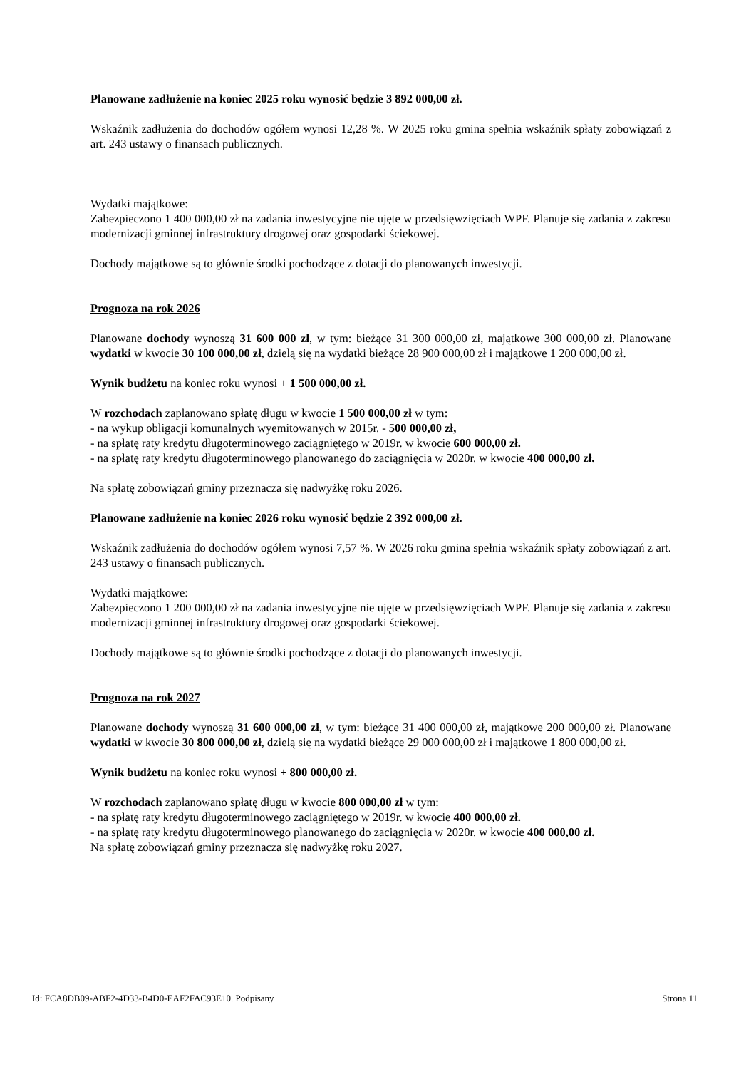Planowane zadłużenie na koniec 2025 roku wynosić będzie 3 892 000,00 zł.
Wskaźnik zadłużenia do dochodów ogółem wynosi 12,28 %. W 2025 roku gmina spełnia wskaźnik spłaty zobowiązań z art. 243 ustawy o finansach publicznych.
Wydatki majątkowe:
Zabezpieczono 1 400 000,00 zł na zadania inwestycyjne nie ujęte w przedsięwzięciach WPF. Planuje się zadania z zakresu modernizacji gminnej infrastruktury drogowej oraz gospodarki ściekowej.
Dochody majątkowe są to głównie środki pochodzące z dotacji do planowanych inwestycji.
Prognoza na rok 2026
Planowane dochody wynoszą 31 600 000 zł, w tym: bieżące 31 300 000,00 zł, majątkowe 300 000,00 zł. Planowane wydatki w kwocie 30 100 000,00 zł, dzielą się na wydatki bieżące 28 900 000,00 zł i majątkowe 1 200 000,00 zł.
Wynik budżetu na koniec roku wynosi + 1 500 000,00 zł.
W rozchodach zaplanowano spłatę długu w kwocie 1 500 000,00 zł w tym:
- na wykup obligacji komunalnych wyemitowanych w 2015r. - 500 000,00 zł,
- na spłatę raty kredytu długoterminowego zaciągniętego w 2019r. w kwocie 600 000,00 zł.
- na spłatę raty kredytu długoterminowego planowanego do zaciągnięcia w 2020r. w kwocie 400 000,00 zł.
Na spłatę zobowiązań gminy przeznacza się nadwyżkę roku 2026.
Planowane zadłużenie na koniec 2026 roku wynosić będzie 2 392 000,00 zł.
Wskaźnik zadłużenia do dochodów ogółem wynosi 7,57 %. W 2026 roku gmina spełnia wskaźnik spłaty zobowiązań z art. 243 ustawy o finansach publicznych.
Wydatki majątkowe:
Zabezpieczono 1 200 000,00 zł na zadania inwestycyjne nie ujęte w przedsięwzięciach WPF. Planuje się zadania z zakresu modernizacji gminnej infrastruktury drogowej oraz gospodarki ściekowej.
Dochody majątkowe są to głównie środki pochodzące z dotacji do planowanych inwestycji.
Prognoza na rok 2027
Planowane dochody wynoszą 31 600 000,00 zł, w tym: bieżące 31 400 000,00 zł, majątkowe 200 000,00 zł. Planowane wydatki w kwocie 30 800 000,00 zł, dzielą się na wydatki bieżące 29 000 000,00 zł i majątkowe 1 800 000,00 zł.
Wynik budżetu na koniec roku wynosi + 800 000,00 zł.
W rozchodach zaplanowano spłatę długu w kwocie 800 000,00 zł w tym:
- na spłatę raty kredytu długoterminowego zaciągniętego w 2019r. w kwocie 400 000,00 zł.
- na spłatę raty kredytu długoterminowego planowanego do zaciągnięcia w 2020r. w kwocie 400 000,00 zł.
Na spłatę zobowiązań gminy przeznacza się nadwyżkę roku 2027.
Id: FCA8DB09-ABF2-4D33-B4D0-EAF2FAC93E10. Podpisany Strona 11